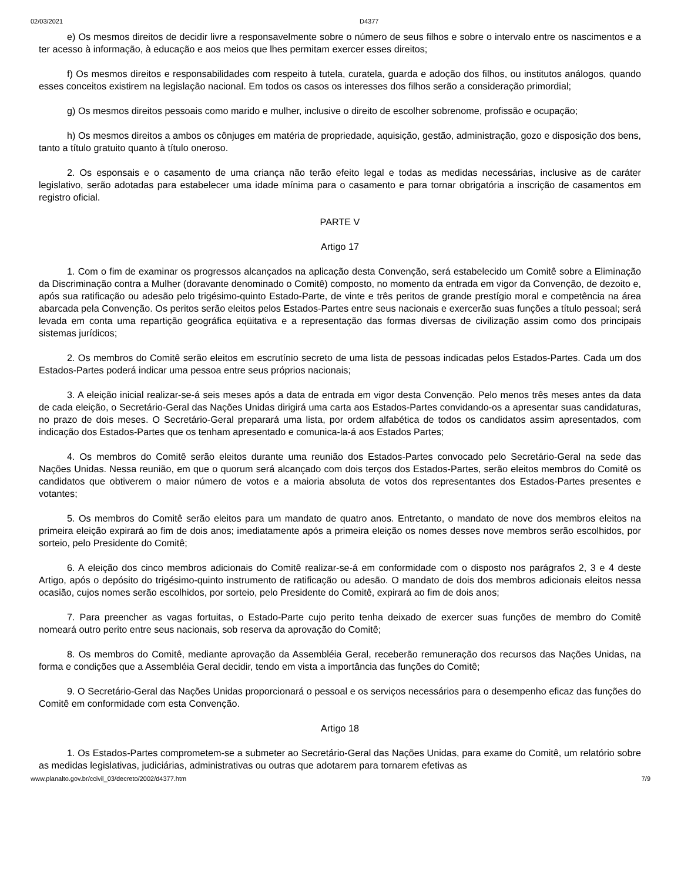02/03/2021 D4377
e) Os mesmos direitos de decidir livre a responsavelmente sobre o número de seus filhos e sobre o intervalo entre os nascimentos e a ter acesso à informação, à educação e aos meios que lhes permitam exercer esses direitos;
f) Os mesmos direitos e responsabilidades com respeito à tutela, curatela, guarda e adoção dos filhos, ou institutos análogos, quando esses conceitos existirem na legislação nacional. Em todos os casos os interesses dos filhos serão a consideração primordial;
g) Os mesmos direitos pessoais como marido e mulher, inclusive o direito de escolher sobrenome, profissão e ocupação;
h) Os mesmos direitos a ambos os cônjuges em matéria de propriedade, aquisição, gestão, administração, gozo e disposição dos bens, tanto a título gratuito quanto à título oneroso.
2. Os esponsais e o casamento de uma criança não terão efeito legal e todas as medidas necessárias, inclusive as de caráter legislativo, serão adotadas para estabelecer uma idade mínima para o casamento e para tornar obrigatória a inscrição de casamentos em registro oficial.
PARTE V
Artigo 17
1. Com o fim de examinar os progressos alcançados na aplicação desta Convenção, será estabelecido um Comitê sobre a Eliminação da Discriminação contra a Mulher (doravante denominado o Comitê) composto, no momento da entrada em vigor da Convenção, de dezoito e, após sua ratificação ou adesão pelo trigésimo-quinto Estado-Parte, de vinte e três peritos de grande prestígio moral e competência na área abarcada pela Convenção. Os peritos serão eleitos pelos Estados-Partes entre seus nacionais e exercerão suas funções a título pessoal; será levada em conta uma repartição geográfica eqüitativa e a representação das formas diversas de civilização assim como dos principais sistemas jurídicos;
2. Os membros do Comitê serão eleitos em escrutínio secreto de uma lista de pessoas indicadas pelos Estados-Partes. Cada um dos Estados-Partes poderá indicar uma pessoa entre seus próprios nacionais;
3. A eleição inicial realizar-se-á seis meses após a data de entrada em vigor desta Convenção. Pelo menos três meses antes da data de cada eleição, o Secretário-Geral das Nações Unidas dirigirá uma carta aos Estados-Partes convidando-os a apresentar suas candidaturas, no prazo de dois meses. O Secretário-Geral preparará uma lista, por ordem alfabética de todos os candidatos assim apresentados, com indicação dos Estados-Partes que os tenham apresentado e comunica-la-á aos Estados Partes;
4. Os membros do Comitê serão eleitos durante uma reunião dos Estados-Partes convocado pelo Secretário-Geral na sede das Nações Unidas. Nessa reunião, em que o quorum será alcançado com dois terços dos Estados-Partes, serão eleitos membros do Comitê os candidatos que obtiverem o maior número de votos e a maioria absoluta de votos dos representantes dos Estados-Partes presentes e votantes;
5. Os membros do Comitê serão eleitos para um mandato de quatro anos. Entretanto, o mandato de nove dos membros eleitos na primeira eleição expirará ao fim de dois anos; imediatamente após a primeira eleição os nomes desses nove membros serão escolhidos, por sorteio, pelo Presidente do Comitê;
6. A eleição dos cinco membros adicionais do Comitê realizar-se-á em conformidade com o disposto nos parágrafos 2, 3 e 4 deste Artigo, após o depósito do trigésimo-quinto instrumento de ratificação ou adesão. O mandato de dois dos membros adicionais eleitos nessa ocasião, cujos nomes serão escolhidos, por sorteio, pelo Presidente do Comitê, expirará ao fim de dois anos;
7. Para preencher as vagas fortuitas, o Estado-Parte cujo perito tenha deixado de exercer suas funções de membro do Comitê nomeará outro perito entre seus nacionais, sob reserva da aprovação do Comitê;
8. Os membros do Comitê, mediante aprovação da Assembléia Geral, receberão remuneração dos recursos das Nações Unidas, na forma e condições que a Assembléia Geral decidir, tendo em vista a importância das funções do Comitê;
9. O Secretário-Geral das Nações Unidas proporcionará o pessoal e os serviços necessários para o desempenho eficaz das funções do Comitê em conformidade com esta Convenção.
Artigo 18
1. Os Estados-Partes comprometem-se a submeter ao Secretário-Geral das Nações Unidas, para exame do Comitê, um relatório sobre as medidas legislativas, judiciárias, administrativas ou outras que adotarem para tornarem efetivas as
www.planalto.gov.br/ccivil_03/decreto/2002/d4377.htm 7/9